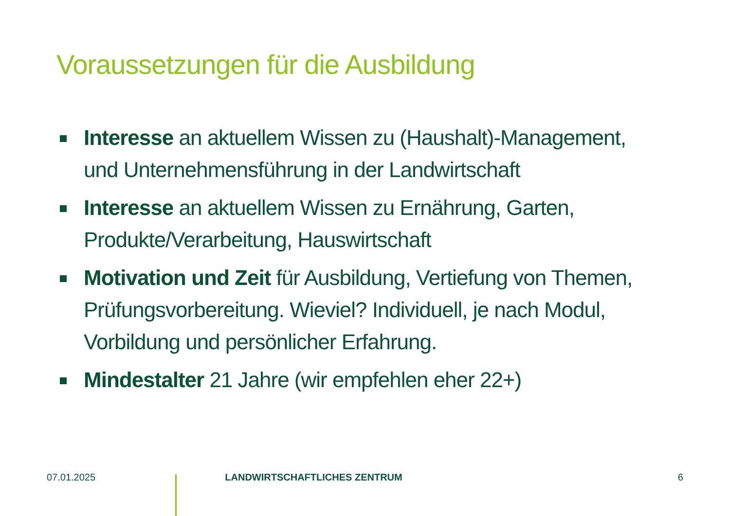Voraussetzungen für die Ausbildung
Interesse an aktuellem Wissen zu (Haushalt)-Management, und Unternehmensführung in der Landwirtschaft
Interesse an aktuellem Wissen zu Ernährung, Garten, Produkte/Verarbeitung, Hauswirtschaft
Motivation und Zeit für Ausbildung, Vertiefung von Themen, Prüfungsvorbereitung. Wieviel? Individuell, je nach Modul, Vorbildung und persönlicher Erfahrung.
Mindestalter 21 Jahre (wir empfehlen eher 22+)
07.01.2025 LANDWIRTSCHAFTLICHES ZENTRUM 6